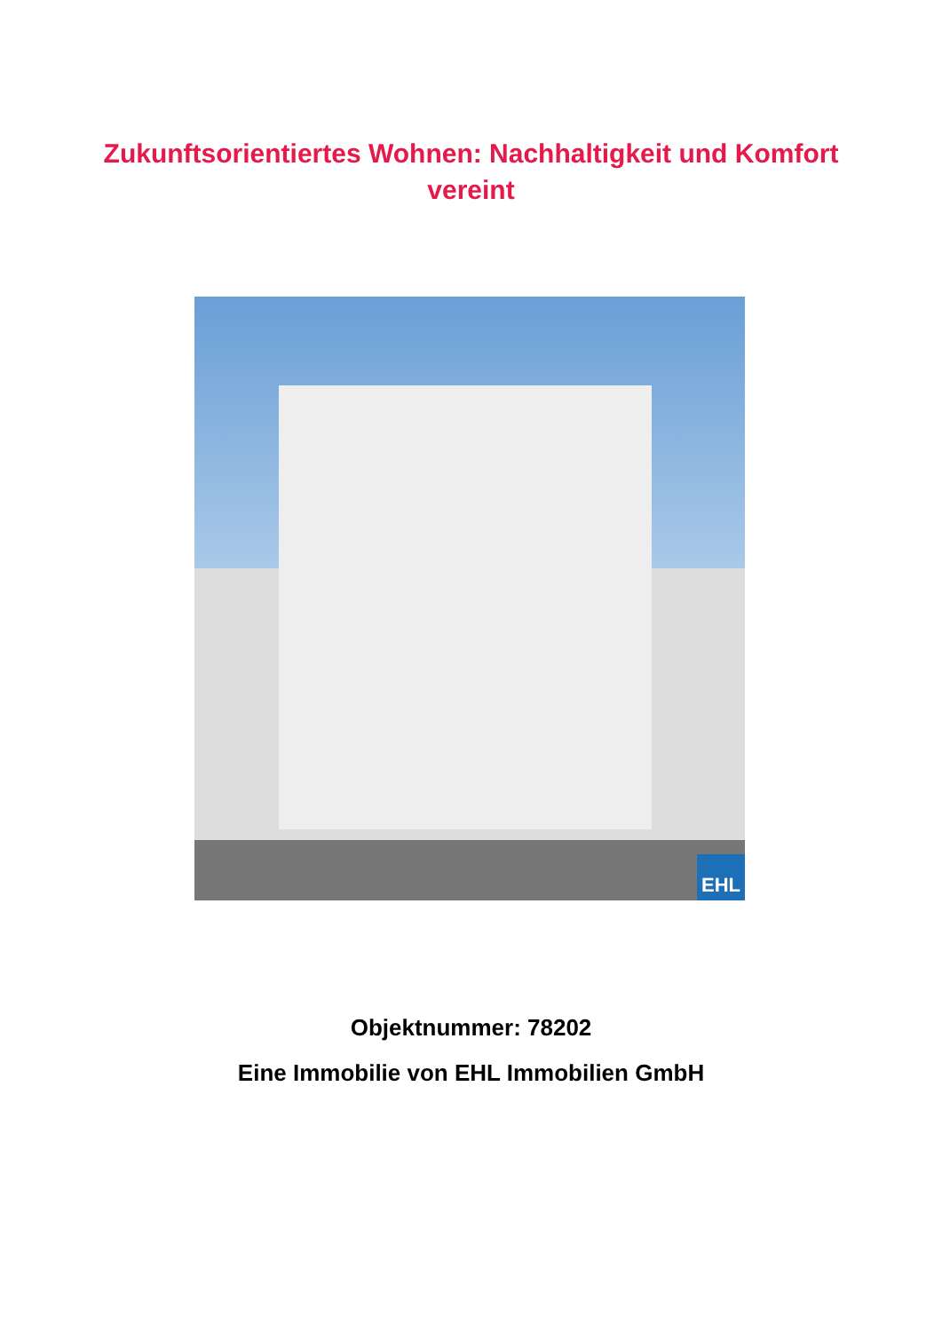Zukunftsorientiertes Wohnen: Nachhaltigkeit und Komfort
vereint
EHL
Objektnummer: 78202
Eine Immobilie von EHL Immobilien GmbH